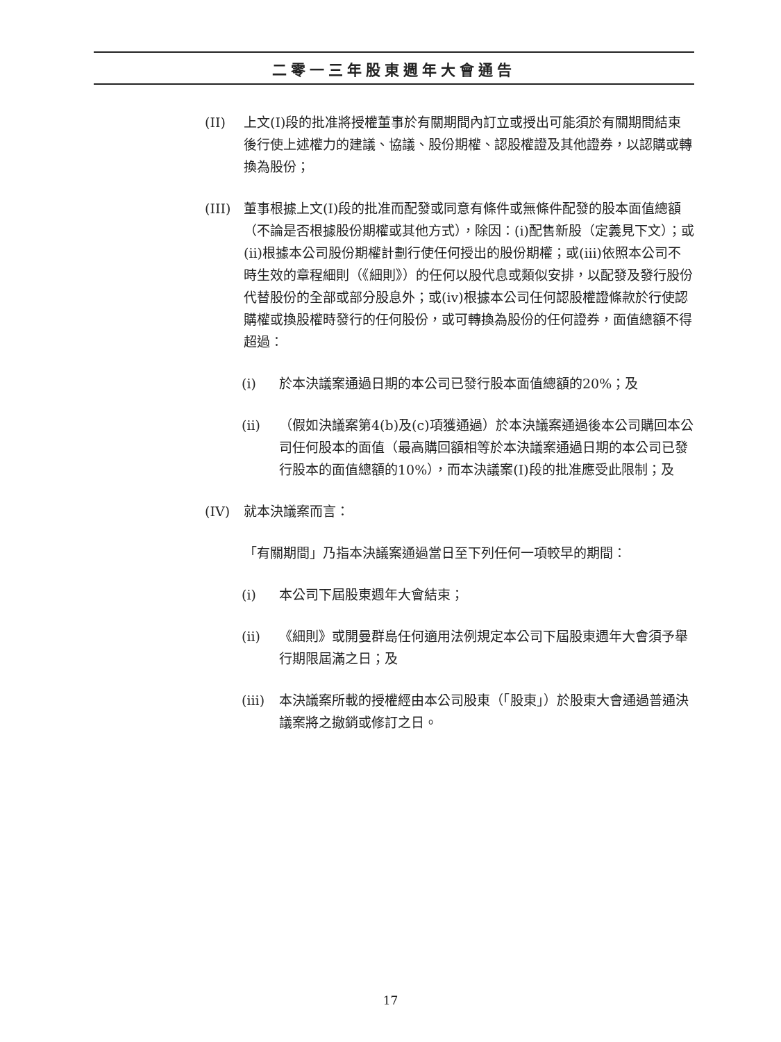二零一三年股東週年大會通告
(II) 上文(I)段的批准將授權董事於有關期間內訂立或授出可能須於有關期間結束後行使上述權力的建議、協議、股份期權、認股權證及其他證券，以認購或轉換為股份；
(III)
董事根據上文(I)段的批准而配發或同意有條件或無條件配發的股本面值總額（不論是否根據股份期權或其他方式），除因：(i)配售新股（定義見下文）；或(ii)根據本公司股份期權計劃行使任何授出的股份期權；或(iii)依照本公司不時生效的章程細則（《細則》）的任何以股代息或類似安排，以配發及發行股份代替股份的全部或部分股息外；或(iv)根據本公司任何認股權證條款於行使認購權或換股權時發行的任何股份，或可轉換為股份的任何證券，面值總額不得超過：
(i) 於本決議案通過日期的本公司已發行股本面值總額的20%；及
(ii) （假如決議案第4(b)及(c)項獲通過）於本決議案通過後本公司購回本公司任何股本的面值（最高購回額相等於本決議案通過日期的本公司已發行股本的面值總額的10%），而本決議案(I)段的批准應受此限制；及
(IV) 就本決議案而言：
「有關期間」乃指本決議案通過當日至下列任何一項較早的期間：
(i) 本公司下屆股東週年大會結束；
(ii) 《細則》或開曼群島任何適用法例規定本公司下屆股東週年大會須予舉行期限屆滿之日；及
(iii)
本決議案所載的授權經由本公司股東（「股東」）於股東大會通過普通決議案將之撤銷或修訂之日。
17